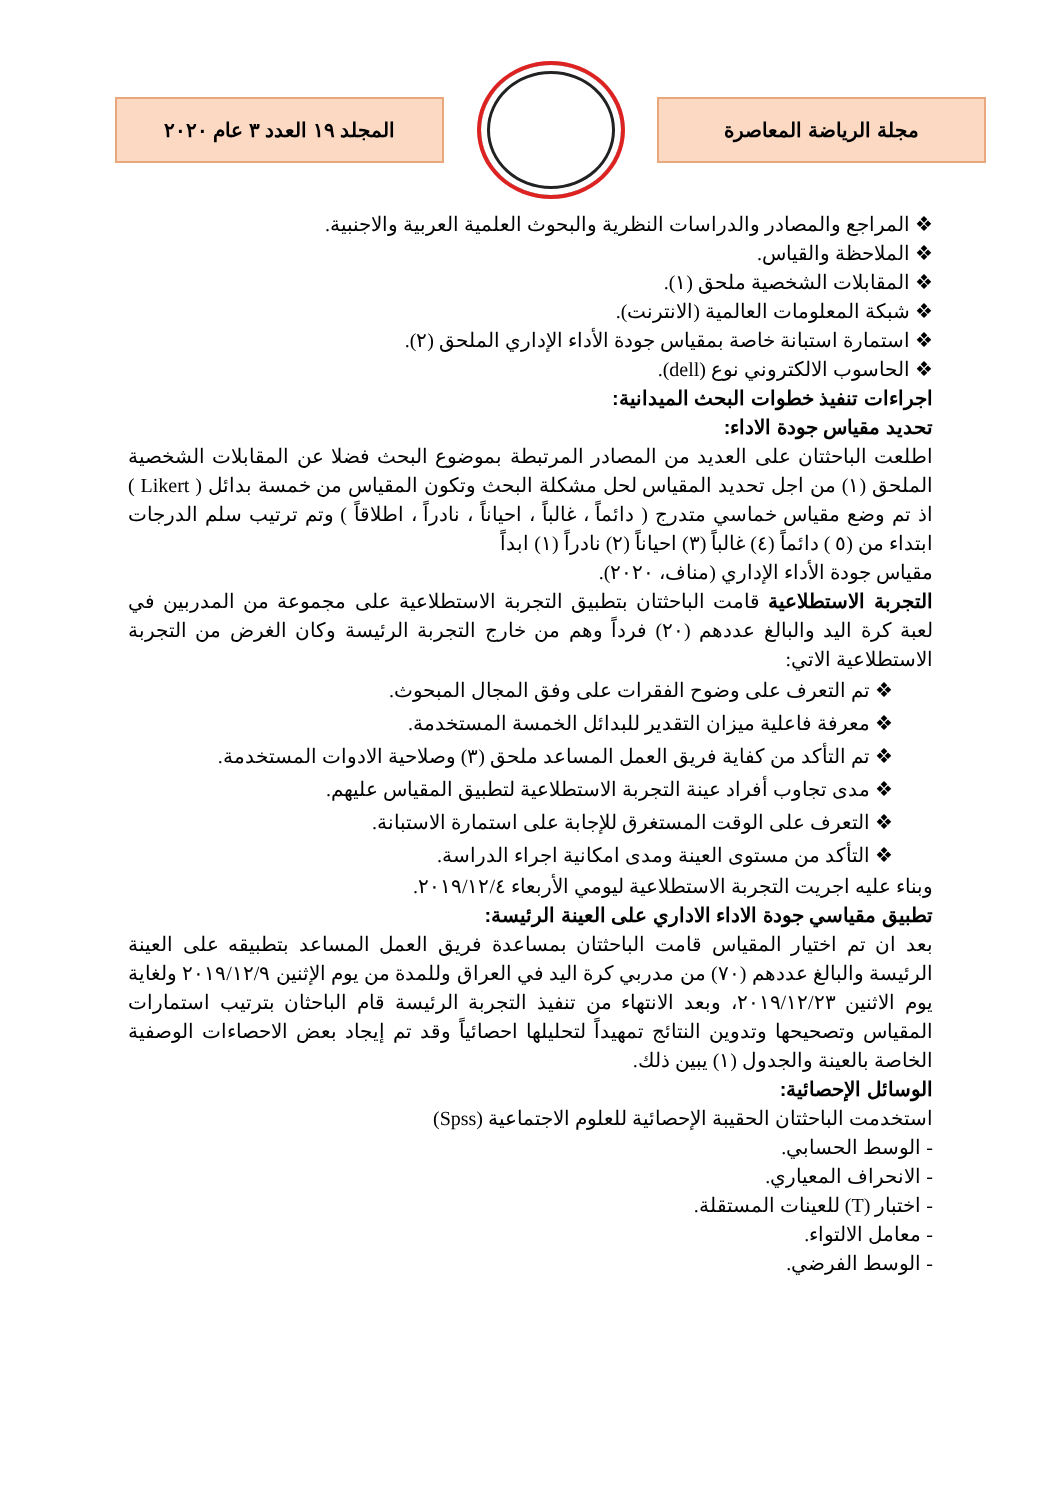المجلد ١٩ العدد ٣ عام ٢٠٢٠ مجلة الرياضة المعاصرة
❖ المراجع والمصادر والدراسات النظرية والبحوث العلمية العربية والاجنبية.
❖ الملاحظة والقياس.
❖ المقابلات الشخصية ملحق (١).
❖ شبكة المعلومات العالمية (الانترنت).
❖ استمارة استبانة خاصة بمقياس جودة الأداء الإداري الملحق (٢).
❖ الحاسوب الالكتروني نوع (dell).
اجراءات تنفيذ خطوات البحث الميدانية:
تحديد مقياس جودة الاداء:
اطلعت الباحثتان على العديد من المصادر المرتبطة بموضوع البحث فضلا عن المقابلات الشخصية الملحق (١) من اجل تحديد المقياس لحل مشكلة البحث وتكون المقياس من خمسة بدائل ( Likert ) اذ تم وضع مقياس خماسي متدرج ( دائماً ، غالباً ، احياناً ، نادراً ، اطلاقاً ) وتم ترتيب سلم الدرجات ابتداء من (٥ ) دائماً (٤) غالباً (٣) احياناً (٢) نادراً (١) ابداً
مقياس جودة الأداء الإداري (مناف، ٢٠٢٠).
التجربة الاستطلاعية قامت الباحثتان بتطبيق التجربة الاستطلاعية على مجموعة من المدربين في لعبة كرة اليد والبالغ عددهم (٢٠) فرداً وهم من خارج التجربة الرئيسة وكان الغرض من التجربة الاستطلاعية الاتي:
❖ تم التعرف على وضوح الفقرات على وفق المجال المبحوث.
❖ معرفة فاعلية ميزان التقدير للبدائل الخمسة المستخدمة.
❖ تم التأكد من كفاية فريق العمل المساعد ملحق (٣) وصلاحية الادوات المستخدمة.
❖ مدى تجاوب أفراد عينة التجربة الاستطلاعية لتطبيق المقياس عليهم.
❖ التعرف على الوقت المستغرق للإجابة على استمارة الاستبانة.
❖ التأكد من مستوى العينة ومدى امكانية اجراء الدراسة.
وبناء عليه اجريت التجربة الاستطلاعية ليومي الأربعاء ٢٠١٩/١٢/٤.
تطبيق مقياسي جودة الاداء الاداري على العينة الرئيسة:
بعد ان تم اختيار المقياس قامت الباحثتان بمساعدة فريق العمل المساعد بتطبيقه على العينة الرئيسة والبالغ عددهم (٧٠) من مدربي كرة اليد في العراق وللمدة من يوم الإثنين ٢٠١٩/١٢/٩ ولغاية يوم الاثنين ٢٠١٩/١٢/٢٣، وبعد الانتهاء من تنفيذ التجربة الرئيسة قام الباحثان بترتيب استمارات المقياس وتصحيحها وتدوين النتائج تمهيداً لتحليلها احصائياً وقد تم إيجاد بعض الاحصاءات الوصفية الخاصة بالعينة والجدول (١) يبين ذلك.
الوسائل الإحصائية:
استخدمت الباحثتان الحقيبة الإحصائية للعلوم الاجتماعية (Spss)
- الوسط الحسابي.
- الانحراف المعياري.
- اختبار (T) للعينات المستقلة.
- معامل الالتواء.
- الوسط الفرضي.